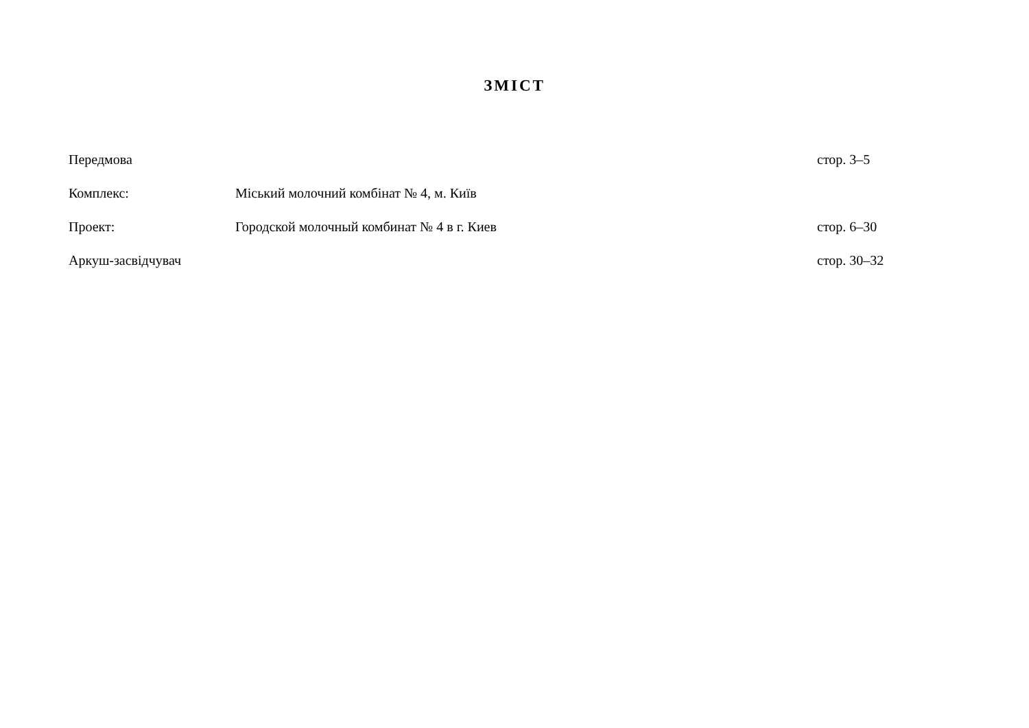ЗМІСТ
| Передмова | | стор. 3–5 |
| Комплекс: | Міський молочний комбінат № 4, м. Київ | |
| Проект: | Городской молочный комбинат № 4 в г. Киев | стор. 6–30 |
| Аркуш-засвідчувач | | стор. 30–32 |